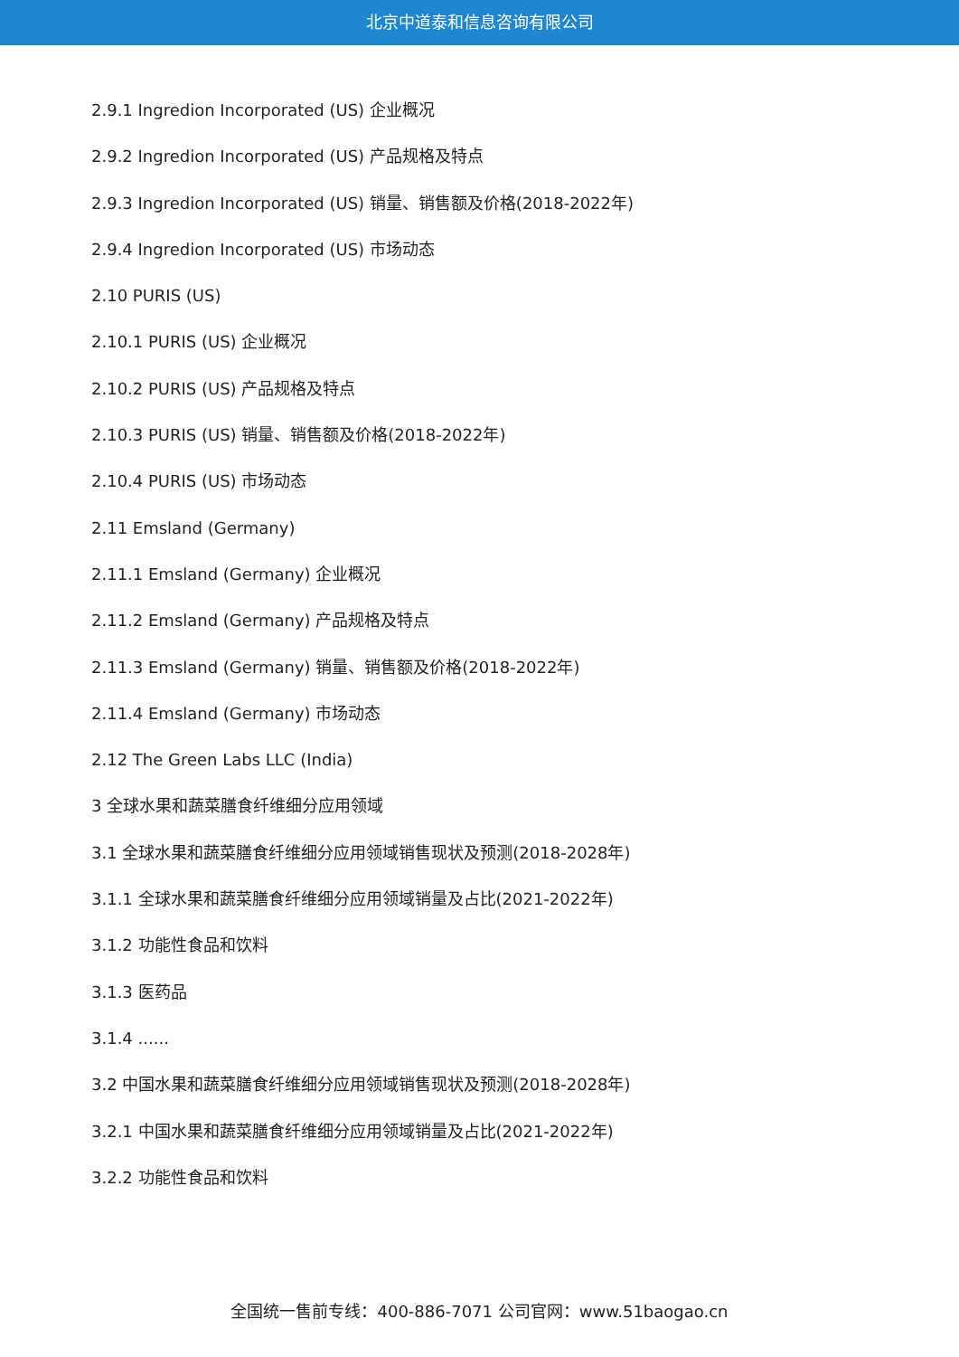北京中道泰和信息咨询有限公司
2.9.1 Ingredion Incorporated (US) 企业概况
2.9.2 Ingredion Incorporated (US) 产品规格及特点
2.9.3 Ingredion Incorporated (US) 销量、销售额及价格(2018-2022年)
2.9.4 Ingredion Incorporated (US) 市场动态
2.10 PURIS (US)
2.10.1 PURIS (US) 企业概况
2.10.2 PURIS (US) 产品规格及特点
2.10.3 PURIS (US) 销量、销售额及价格(2018-2022年)
2.10.4 PURIS (US) 市场动态
2.11 Emsland (Germany)
2.11.1 Emsland (Germany) 企业概况
2.11.2 Emsland (Germany) 产品规格及特点
2.11.3 Emsland (Germany) 销量、销售额及价格(2018-2022年)
2.11.4 Emsland (Germany) 市场动态
2.12 The Green Labs LLC (India)
3 全球水果和蔬菜膳食纤维细分应用领域
3.1 全球水果和蔬菜膳食纤维细分应用领域销售现状及预测(2018-2028年)
3.1.1 全球水果和蔬菜膳食纤维细分应用领域销量及占比(2021-2022年)
3.1.2 功能性食品和饮料
3.1.3 医药品
3.1.4 ......
3.2 中国水果和蔬菜膳食纤维细分应用领域销售现状及预测(2018-2028年)
3.2.1 中国水果和蔬菜膳食纤维细分应用领域销量及占比(2021-2022年)
3.2.2 功能性食品和饮料
全国统一售前专线：400-886-7071 公司官网：www.51baogao.cn